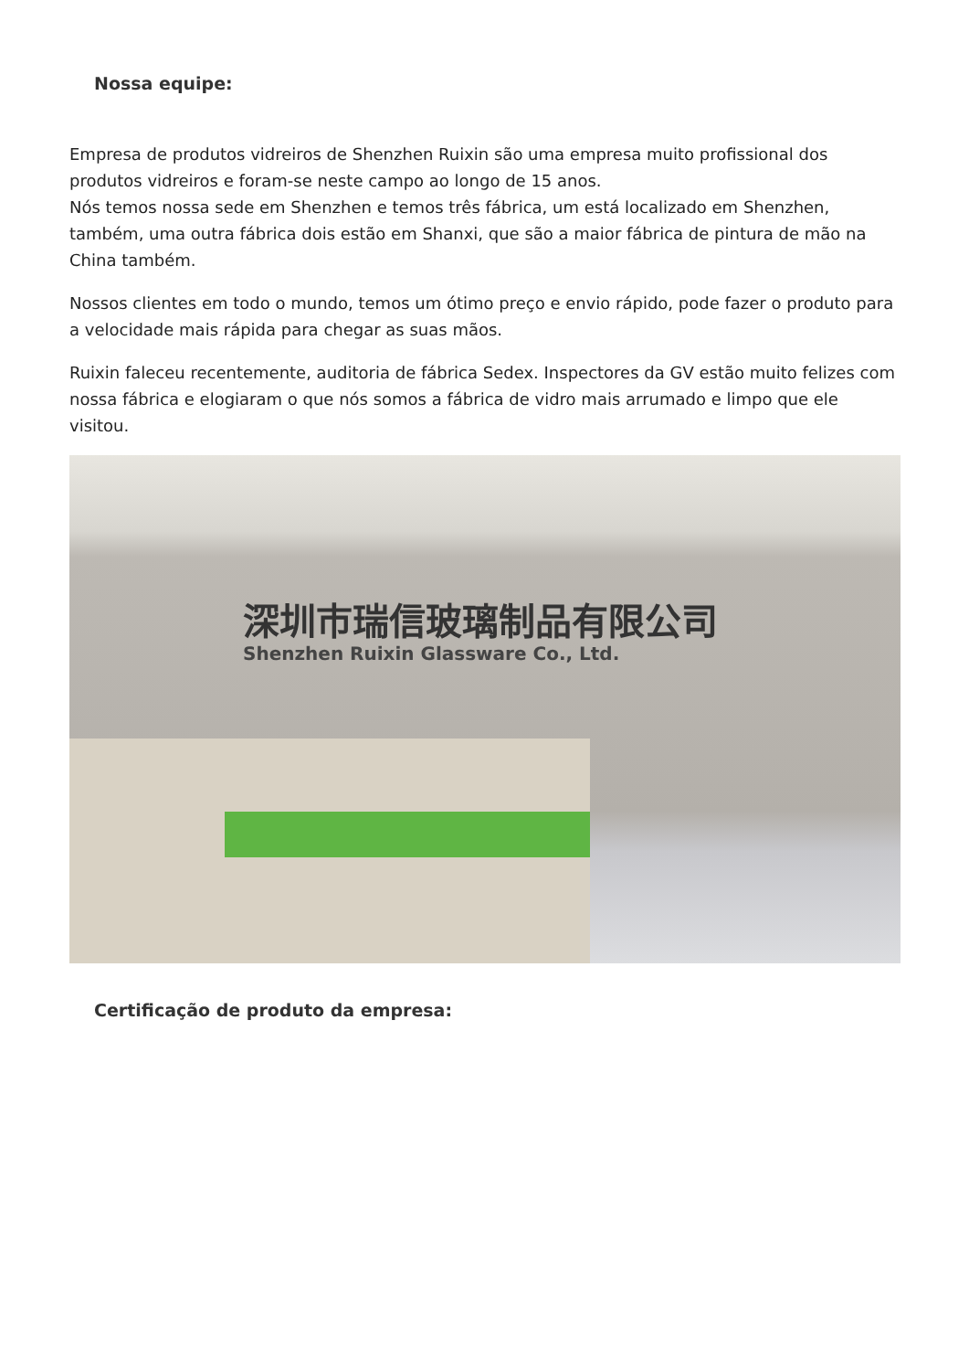Nossa equipe:
Empresa de produtos vidreiros de Shenzhen Ruixin são uma empresa muito profissional dos produtos vidreiros e foram-se neste campo ao longo de 15 anos.
Nós temos nossa sede em Shenzhen e temos três fábrica, um está localizado em Shenzhen, também, uma outra fábrica dois estão em Shanxi, que são a maior fábrica de pintura de mão na China também.
Nossos clientes em todo o mundo, temos um ótimo preço e envio rápido, pode fazer o produto para a velocidade mais rápida para chegar as suas mãos.
Ruixin faleceu recentemente, auditoria de fábrica Sedex. Inspectores da GV estão muito felizes com nossa fábrica e elogiaram o que nós somos a fábrica de vidro mais arrumado e limpo que ele visitou.
深圳市瑞信玻璃制品有限公司
Shenzhen Ruixin Glassware Co., Ltd.
Certificação de produto da empresa: